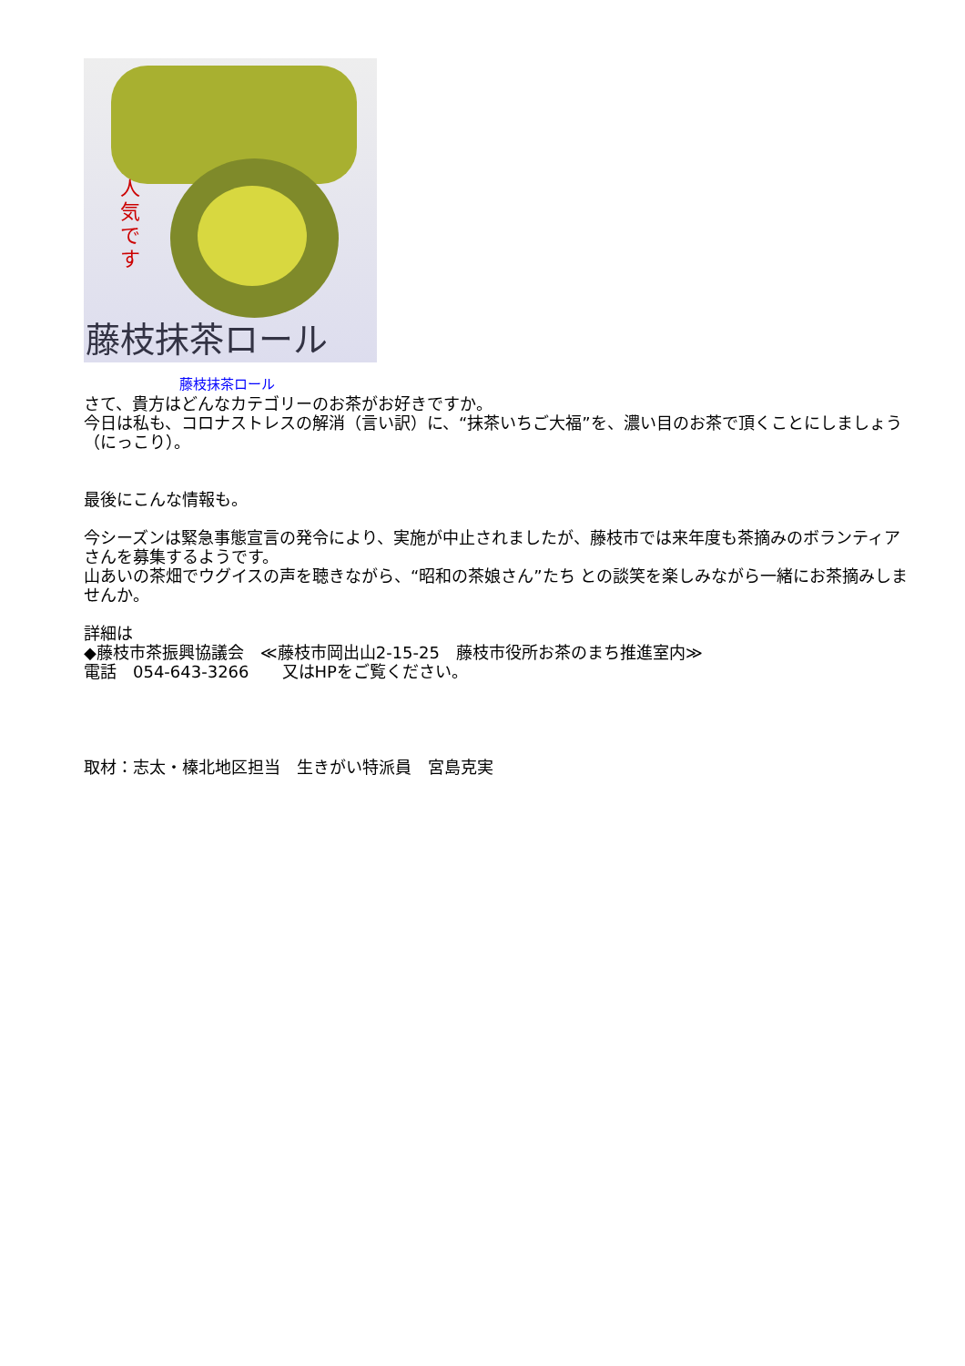人気です
藤枝抹茶ロール
藤枝抹茶ロール
さて、貴方はどんなカテゴリーのお茶がお好きですか。
今日は私も、コロナストレスの解消（言い訳）に、“抹茶いちご大福”を、濃い目のお茶で頂くことにしましょう（にっこり）。
最後にこんな情報も。
今シーズンは緊急事態宣言の発令により、実施が中止されましたが、藤枝市では来年度も茶摘みのボランティアさんを募集するようです。
山あいの茶畑でウグイスの声を聴きながら、“昭和の茶娘さん”たち との談笑を楽しみながら一緒にお茶摘みしませんか。
詳細は
◆藤枝市茶振興協議会　≪藤枝市岡出山2-15-25　藤枝市役所お茶のまち推進室内≫
電話　054-643-3266　　又はHPをご覧ください。
取材：志太・榛北地区担当　生きがい特派員　宮島克実